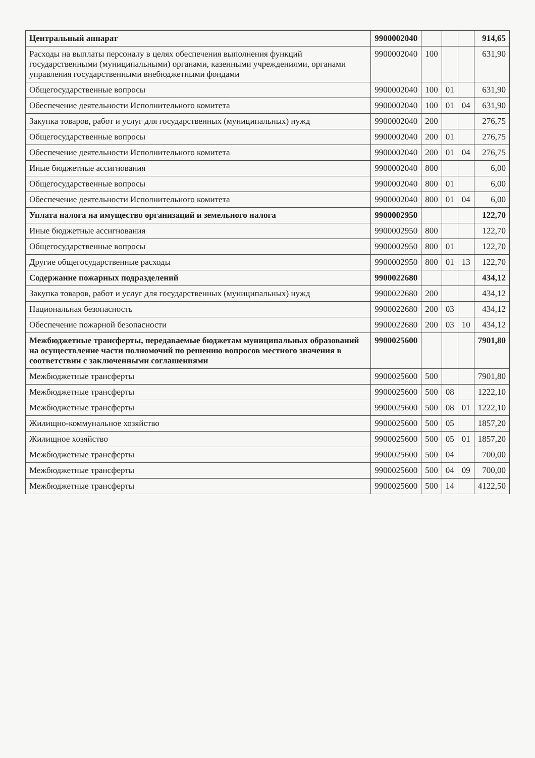| Центральный аппарат | 9900002040 | | | | 914,65 |
| Расходы на выплаты персоналу в целях обеспечения выполнения функций государственными (муниципальными) органами, казенными учреждениями, органами управления государственными внебюджетными фондами | 9900002040 | 100 | | | 631,90 |
| Общегосударственные вопросы | 9900002040 | 100 | 01 | | 631,90 |
| Обеспечение деятельности Исполнительного комитета | 9900002040 | 100 | 01 | 04 | 631,90 |
| Закупка товаров, работ и услуг для государственных (муниципальных) нужд | 9900002040 | 200 | | | 276,75 |
| Общегосударственные вопросы | 9900002040 | 200 | 01 | | 276,75 |
| Обеспечение деятельности Исполнительного комитета | 9900002040 | 200 | 01 | 04 | 276,75 |
| Иные бюджетные ассигнования | 9900002040 | 800 | | | 6,00 |
| Общегосударственные вопросы | 9900002040 | 800 | 01 | | 6,00 |
| Обеспечение деятельности Исполнительного комитета | 9900002040 | 800 | 01 | 04 | 6,00 |
| Уплата налога на имущество организаций и земельного налога | 9900002950 | | | | 122,70 |
| Иные бюджетные ассигнования | 9900002950 | 800 | | | 122,70 |
| Общегосударственные вопросы | 9900002950 | 800 | 01 | | 122,70 |
| Другие общегосударственные расходы | 9900002950 | 800 | 01 | 13 | 122,70 |
| Содержание пожарных подразделений | 9900022680 | | | | 434,12 |
| Закупка товаров, работ и услуг для государственных (муниципальных) нужд | 9900022680 | 200 | | | 434,12 |
| Национальная безопасность | 9900022680 | 200 | 03 | | 434,12 |
| Обеспечение пожарной безопасности | 9900022680 | 200 | 03 | 10 | 434,12 |
| Межбюджетные трансферты, передаваемые бюджетам муниципальных образований на осуществление части полномочий по решению вопросов местного значения в соответствии с заключенными соглашениями | 9900025600 | | | | 7901,80 |
| Межбюджетные трансферты | 9900025600 | 500 | | | 7901,80 |
| Межбюджетные трансферты | 9900025600 | 500 | 08 | | 1222,10 |
| Межбюджетные трансферты | 9900025600 | 500 | 08 | 01 | 1222,10 |
| Жилищно-коммунальное хозяйство | 9900025600 | 500 | 05 | | 1857,20 |
| Жилищное хозяйство | 9900025600 | 500 | 05 | 01 | 1857,20 |
| Межбюджетные трансферты | 9900025600 | 500 | 04 | | 700,00 |
| Межбюджетные трансферты | 9900025600 | 500 | 04 | 09 | 700,00 |
| Межбюджетные трансферты | 9900025600 | 500 | 14 | | 4122,50 |